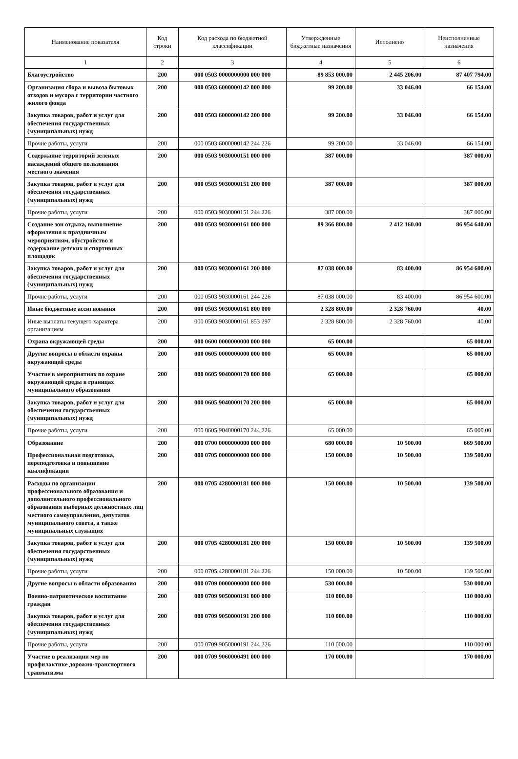| Наименование показателя | Код строки | Код расхода по бюджетной классификации | Утвержденные бюджетные назначения | Исполнено | Неисполненные назначения |
| --- | --- | --- | --- | --- | --- |
| 1 | 2 | 3 | 4 | 5 | 6 |
| Благоустройство | 200 | 000 0503 0000000000 000 000 | 89 853 000.00 | 2 445 206.00 | 87 407 794.00 |
| Организация сбора и вывоза бытовых отходов и мусора с территории частного жилого фонда | 200 | 000 0503 6000000142 000 000 | 99 200.00 | 33 046.00 | 66 154.00 |
| Закупка товаров, работ и услуг для обеспечения государственных (муниципальных) нужд | 200 | 000 0503 6000000142 200 000 | 99 200.00 | 33 046.00 | 66 154.00 |
| Прочие работы, услуги | 200 | 000 0503 6000000142 244 226 | 99 200.00 | 33 046.00 | 66 154.00 |
| Содержание территорий зеленых насаждений общего пользования местного значения | 200 | 000 0503 9030000151 000 000 | 387 000.00 | | 387 000.00 |
| Закупка товаров, работ и услуг для обеспечения государственных (муниципальных) нужд | 200 | 000 0503 9030000151 200 000 | 387 000.00 | | 387 000.00 |
| Прочие работы, услуги | 200 | 000 0503 9030000151 244 226 | 387 000.00 | | 387 000.00 |
| Создание зон отдыха, выполнение оформления к праздничным мероприятиям, обустройство и содержание детских и спортивных площадок | 200 | 000 0503 9030000161 000 000 | 89 366 800.00 | 2 412 160.00 | 86 954 640.00 |
| Закупка товаров, работ и услуг для обеспечения государственных (муниципальных) нужд | 200 | 000 0503 9030000161 200 000 | 87 038 000.00 | 83 400.00 | 86 954 600.00 |
| Прочие работы, услуги | 200 | 000 0503 9030000161 244 226 | 87 038 000.00 | 83 400.00 | 86 954 600.00 |
| Иные бюджетные ассигнования | 200 | 000 0503 9030000161 800 000 | 2 328 800.00 | 2 328 760.00 | 40.00 |
| Иные выплаты текущего характера организациям | 200 | 000 0503 9030000161 853 297 | 2 328 800.00 | 2 328 760.00 | 40.00 |
| Охрана окружающей среды | 200 | 000 0600 0000000000 000 000 | 65 000.00 | | 65 000.00 |
| Другие вопросы в области охраны окружающей среды | 200 | 000 0605 0000000000 000 000 | 65 000.00 | | 65 000.00 |
| Участие в мероприятиях по охране окружающей среды в границах муниципального образования | 200 | 000 0605 9040000170 000 000 | 65 000.00 | | 65 000.00 |
| Закупка товаров, работ и услуг для обеспечения государственных (муниципальных) нужд | 200 | 000 0605 9040000170 200 000 | 65 000.00 | | 65 000.00 |
| Прочие работы, услуги | 200 | 000 0605 9040000170 244 226 | 65 000.00 | | 65 000.00 |
| Образование | 200 | 000 0700 0000000000 000 000 | 680 000.00 | 10 500.00 | 669 500.00 |
| Профессиональная подготовка, переподготовка и повышение квалификации | 200 | 000 0705 0000000000 000 000 | 150 000.00 | 10 500.00 | 139 500.00 |
| Расходы по организации профессионального образования и дополнительного профессионального образования выборных должностных лиц местного самоуправления, депутатов муниципального совета, а также муниципальных служащих | 200 | 000 0705 4280000181 000 000 | 150 000.00 | 10 500.00 | 139 500.00 |
| Закупка товаров, работ и услуг для обеспечения государственных (муниципальных) нужд | 200 | 000 0705 4280000181 200 000 | 150 000.00 | 10 500.00 | 139 500.00 |
| Прочие работы, услуги | 200 | 000 0705 4280000181 244 226 | 150 000.00 | 10 500.00 | 139 500.00 |
| Другие вопросы в области образования | 200 | 000 0709 0000000000 000 000 | 530 000.00 | | 530 000.00 |
| Военно-патриотическое воспитание граждан | 200 | 000 0709 9050000191 000 000 | 110 000.00 | | 110 000.00 |
| Закупка товаров, работ и услуг для обеспечения государственных (муниципальных) нужд | 200 | 000 0709 9050000191 200 000 | 110 000.00 | | 110 000.00 |
| Прочие работы, услуги | 200 | 000 0709 9050000191 244 226 | 110 000.00 | | 110 000.00 |
| Участие в реализации мер по профилактике дорожно-транспортного травматизма | 200 | 000 0709 9060000491 000 000 | 170 000.00 | | 170 000.00 |